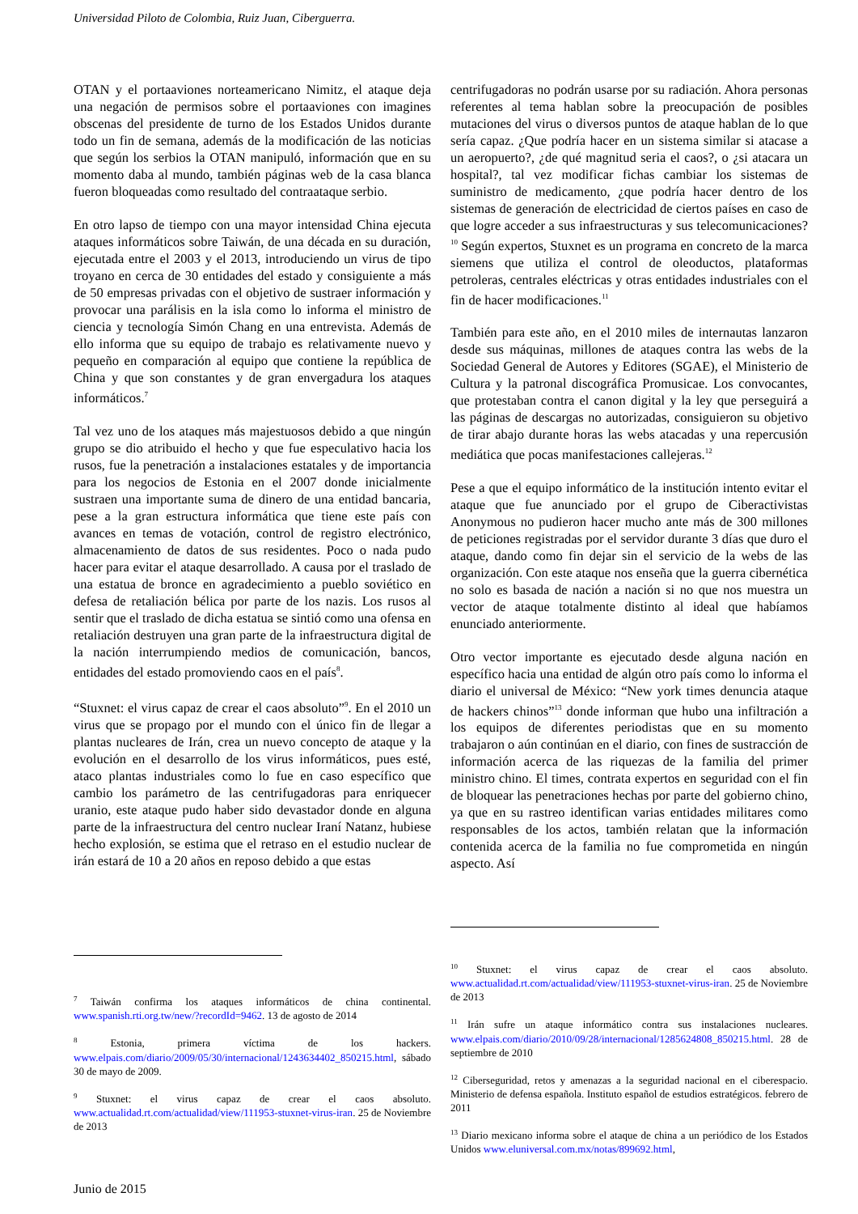Universidad Piloto de Colombia, Ruiz Juan, Ciberguerra.
OTAN y el portaaviones norteamericano Nimitz, el ataque deja una negación de permisos sobre el portaaviones con imagines obscenas del presidente de turno de los Estados Unidos durante todo un fin de semana, además de la modificación de las noticias que según los serbios la OTAN manipuló, información que en su momento daba al mundo, también páginas web de la casa blanca fueron bloqueadas como resultado del contraataque serbio.
En otro lapso de tiempo con una mayor intensidad China ejecuta ataques informáticos sobre Taiwán, de una década en su duración, ejecutada entre el 2003 y el 2013, introduciendo un virus de tipo troyano en cerca de 30 entidades del estado y consiguiente a más de 50 empresas privadas con el objetivo de sustraer información y provocar una parálisis en la isla como lo informa el ministro de ciencia y tecnología Simón Chang en una entrevista. Además de ello informa que su equipo de trabajo es relativamente nuevo y pequeño en comparación al equipo que contiene la república de China y que son constantes y de gran envergadura los ataques informáticos.<sup>7</sup>
Tal vez uno de los ataques más majestuosos debido a que ningún grupo se dio atribuido el hecho y que fue especulativo hacia los rusos, fue la penetración a instalaciones estatales y de importancia para los negocios de Estonia en el 2007 donde inicialmente sustraen una importante suma de dinero de una entidad bancaria, pese a la gran estructura informática que tiene este país con avances en temas de votación, control de registro electrónico, almacenamiento de datos de sus residentes. Poco o nada pudo hacer para evitar el ataque desarrollado. A causa por el traslado de una estatua de bronce en agradecimiento a pueblo soviético en defesa de retaliación bélica por parte de los nazis. Los rusos al sentir que el traslado de dicha estatua se sintió como una ofensa en retaliación destruyen una gran parte de la infraestructura digital de la nación interrumpiendo medios de comunicación, bancos, entidades del estado promoviendo caos en el país<sup>8</sup>.
“Stuxnet: el virus capaz de crear el caos absoluto”<sup>9</sup>. En el 2010 un virus que se propago por el mundo con el único fin de llegar a plantas nucleares de Irán, crea un nuevo concepto de ataque y la evolución en el desarrollo de los virus informáticos, pues esté, ataco plantas industriales como lo fue en caso específico que cambio los parámetro de las centrifugadoras para enriquecer uranio, este ataque pudo haber sido devastador donde en alguna parte de la infraestructura del centro nuclear Iraní Natanz, hubiese hecho explosión, se estima que el retraso en el estudio nuclear de irán estará de 10 a 20 años en reposo debido a que estas
<sup>7</sup> Taiwán confirma los ataques informáticos de china continental. www.spanish.rti.org.tw/new/?recordId=9462. 13 de agosto de 2014
<sup>8</sup> Estonia, primera víctima de los hackers. www.elpais.com/diario/2009/05/30/internacional/1243634402_850215.html, sábado 30 de mayo de 2009.
<sup>9</sup> Stuxnet: el virus capaz de crear el caos absoluto. www.actualidad.rt.com/actualidad/view/111953-stuxnet-virus-iran. 25 de Noviembre de 2013
centrifugadoras no podrán usarse por su radiación. Ahora personas referentes al tema hablan sobre la preocupación de posibles mutaciones del virus o diversos puntos de ataque hablan de lo que sería capaz. ¿Que podría hacer en un sistema similar si atacase a un aeropuerto?, ¿de qué magnitud seria el caos?, o ¿si atacara un hospital?, tal vez modificar fichas cambiar los sistemas de suministro de medicamento, ¿que podría hacer dentro de los sistemas de generación de electricidad de ciertos países en caso de que logre acceder a sus infraestructuras y sus telecomunicaciones?<sup>10</sup> Según expertos, Stuxnet es un programa en concreto de la marca siemens que utiliza el control de oleoductos, plataformas petroleras, centrales eléctricas y otras entidades industriales con el fin de hacer modificaciones.<sup>11</sup>
También para este año, en el 2010 miles de internautas lanzaron desde sus máquinas, millones de ataques contra las webs de la Sociedad General de Autores y Editores (SGAE), el Ministerio de Cultura y la patronal discográfica Promusicae. Los convocantes, que protestaban contra el canon digital y la ley que perseguirá a las páginas de descargas no autorizadas, consiguieron su objetivo de tirar abajo durante horas las webs atacadas y una repercusión mediática que pocas manifestaciones callejeras.<sup>12</sup>
Pese a que el equipo informático de la institución intento evitar el ataque que fue anunciado por el grupo de Ciberactivistas Anonymous no pudieron hacer mucho ante más de 300 millones de peticiones registradas por el servidor durante 3 días que duro el ataque, dando como fin dejar sin el servicio de la webs de las organización. Con este ataque nos enseña que la guerra cibernética no solo es basada de nación a nación si no que nos muestra un vector de ataque totalmente distinto al ideal que habíamos enunciado anteriormente.
Otro vector importante es ejecutado desde alguna nación en específico hacia una entidad de algún otro país como lo informa el diario el universal de México: “New york times denuncia ataque de hackers chinos”<sup>13</sup> donde informan que hubo una infiltración a los equipos de diferentes periodistas que en su momento trabajaron o aún continúan en el diario, con fines de sustracción de información acerca de las riquezas de la familia del primer ministro chino. El times, contrata expertos en seguridad con el fin de bloquear las penetraciones hechas por parte del gobierno chino, ya que en su rastreo identifican varias entidades militares como responsables de los actos, también relatan que la información contenida acerca de la familia no fue comprometida en ningún aspecto. Así
<sup>10</sup> Stuxnet: el virus capaz de crear el caos absoluto. www.actualidad.rt.com/actualidad/view/111953-stuxnet-virus-iran. 25 de Noviembre de 2013
<sup>11</sup> Irán sufre un ataque informático contra sus instalaciones nucleares. www.elpais.com/diario/2010/09/28/internacional/1285624808_850215.html. 28 de septiembre de 2010
<sup>12</sup> Ciberseguridad, retos y amenazas a la seguridad nacional en el ciberespacio. Ministerio de defensa española. Instituto español de estudios estratégicos. febrero de 2011
<sup>13</sup> Diario mexicano informa sobre el ataque de china a un periódico de los Estados Unidos www.eluniversal.com.mx/notas/899692.html,
Junio de 2015